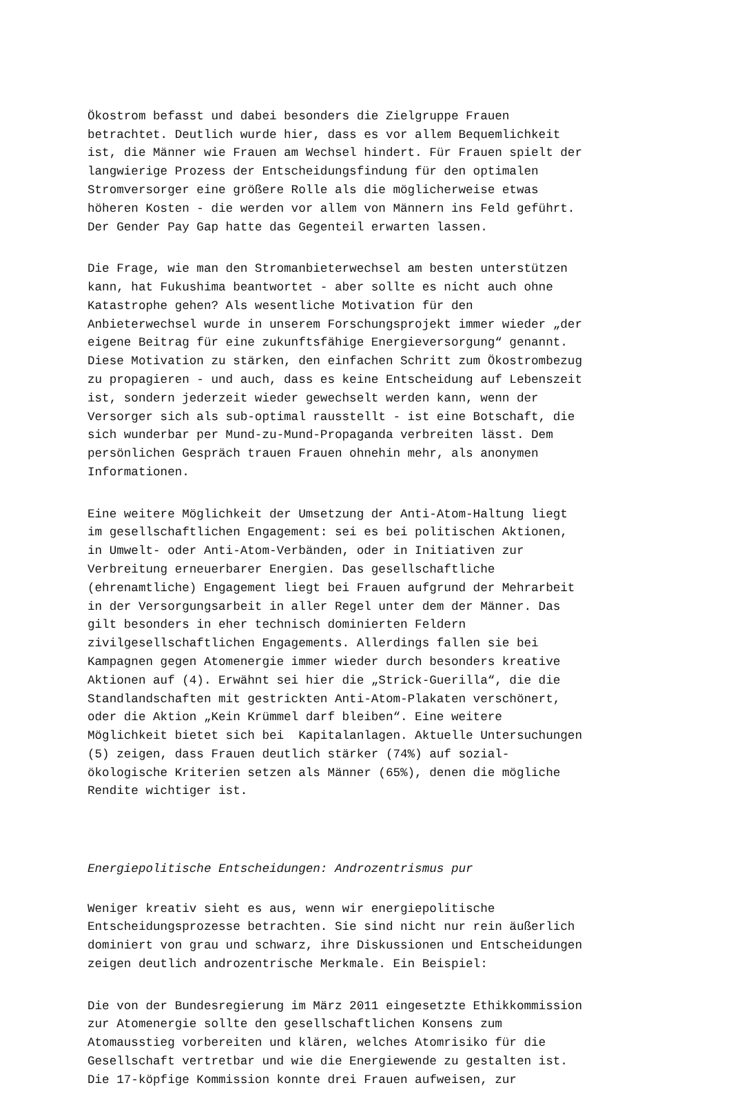Ökostrom befasst und dabei besonders die Zielgruppe Frauen betrachtet. Deutlich wurde hier, dass es vor allem Bequemlichkeit ist, die Männer wie Frauen am Wechsel hindert. Für Frauen spielt der langwierige Prozess der Entscheidungsfindung für den optimalen Stromversorger eine größere Rolle als die möglicherweise etwas höheren Kosten - die werden vor allem von Männern ins Feld geführt. Der Gender Pay Gap hatte das Gegenteil erwarten lassen.
Die Frage, wie man den Stromanbieterwechsel am besten unterstützen kann, hat Fukushima beantwortet - aber sollte es nicht auch ohne Katastrophe gehen? Als wesentliche Motivation für den Anbieterwechsel wurde in unserem Forschungsprojekt immer wieder „der eigene Beitrag für eine zukunftsfähige Energieversorgung“ genannt. Diese Motivation zu stärken, den einfachen Schritt zum Ökostrombezug zu propagieren - und auch, dass es keine Entscheidung auf Lebenszeit ist, sondern jederzeit wieder gewechselt werden kann, wenn der Versorger sich als sub-optimal rausstellt - ist eine Botschaft, die sich wunderbar per Mund-zu-Mund-Propaganda verbreiten lässt. Dem persönlichen Gespräch trauen Frauen ohnehin mehr, als anonymen Informationen.
Eine weitere Möglichkeit der Umsetzung der Anti-Atom-Haltung liegt im gesellschaftlichen Engagement: sei es bei politischen Aktionen, in Umwelt- oder Anti-Atom-Verbänden, oder in Initiativen zur Verbreitung erneuerbarer Energien. Das gesellschaftliche (ehrenamtliche) Engagement liegt bei Frauen aufgrund der Mehrarbeit in der Versorgungsarbeit in aller Regel unter dem der Männer. Das gilt besonders in eher technisch dominierten Feldern zivilgesellschaftlichen Engagements. Allerdings fallen sie bei Kampagnen gegen Atomenergie immer wieder durch besonders kreative Aktionen auf (4). Erwähnt sei hier die „Strick-Guerilla“, die die Standlandschaften mit gestrickten Anti-Atom-Plakaten verschönert, oder die Aktion „Kein Krümmel darf bleiben“. Eine weitere Möglichkeit bietet sich bei Kapitalanlagen. Aktuelle Untersuchungen (5) zeigen, dass Frauen deutlich stärker (74%) auf sozial- ökologische Kriterien setzen als Männer (65%), denen die mögliche Rendite wichtiger ist.
Energiepolitische Entscheidungen: Androzentrismus pur
Weniger kreativ sieht es aus, wenn wir energiepolitische Entscheidungsprozesse betrachten. Sie sind nicht nur rein äußerlich dominiert von grau und schwarz, ihre Diskussionen und Entscheidungen zeigen deutlich androzentrische Merkmale. Ein Beispiel:
Die von der Bundesregierung im März 2011 eingesetzte Ethikkommission zur Atomenergie sollte den gesellschaftlichen Konsens zum Atomausstieg vorbereiten und klären, welches Atomrisiko für die Gesellschaft vertretbar und wie die Energiewende zu gestalten ist. Die 17-köpfige Kommission konnte drei Frauen aufweisen, zur